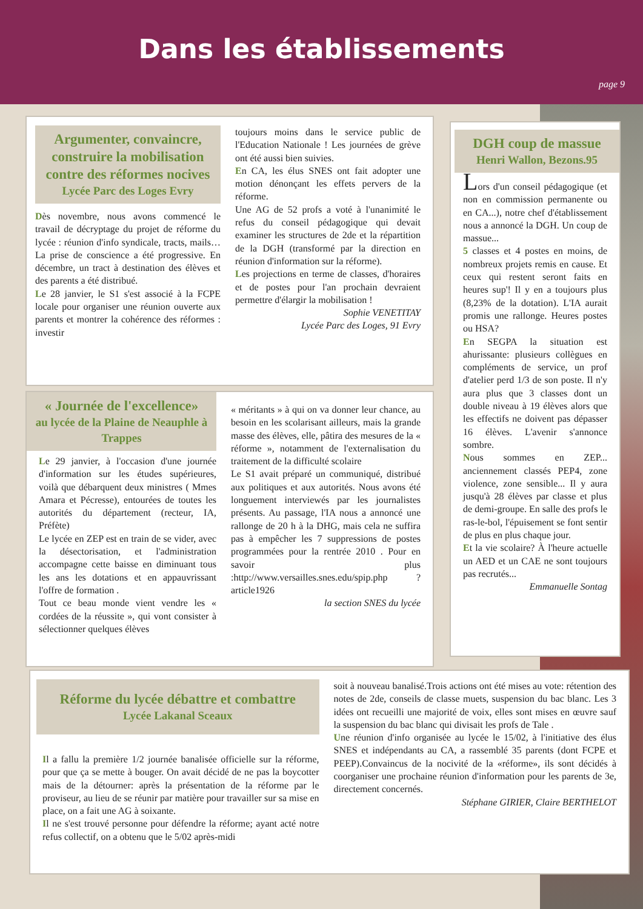Dans les établissements
page 9
Argumenter, convaincre, construire la mobilisation contre des réformes nocives
Lycée Parc des Loges Evry
Dès novembre, nous avons commencé le travail de décryptage du projet de réforme du lycée : réunion d'info syndicale, tracts, mails… La prise de conscience a été progressive. En décembre, un tract à destination des élèves et des parents a été distribué.
Le 28 janvier, le S1 s'est associé à la FCPE locale pour organiser une réunion ouverte aux parents et montrer la cohérence des réformes : investir
toujours moins dans le service public de l'Education Nationale ! Les journées de grève ont été aussi bien suivies.
En CA, les élus SNES ont fait adopter une motion dénonçant les effets pervers de la réforme.
Une AG de 52 profs a voté à l'unanimité le refus du conseil pédagogique qui devait examiner les structures de 2de et la répartition de la DGH (transformé par la direction en réunion d'information sur la réforme).
Les projections en terme de classes, d'horaires et de postes pour l'an prochain devraient permettre d'élargir la mobilisation !
Sophie VENETITAY
Lycée Parc des Loges, 91 Evry
DGH coup de massue
Henri Wallon, Bezons.95
Lors d'un conseil pédagogique (et non en commission permanente ou en CA...), notre chef d'établissement nous a annoncé la DGH. Un coup de massue...
5 classes et 4 postes en moins, de nombreux projets remis en cause. Et ceux qui restent seront faits en heures sup'! Il y en a toujours plus (8,23% de la dotation). L'IA aurait promis une rallonge. Heures postes ou HSA?
En SEGPA la situation est ahurissante: plusieurs collègues en compléments de service, un prof d'atelier perd 1/3 de son poste. Il n'y aura plus que 3 classes dont un double niveau à 19 élèves alors que les effectifs ne doivent pas dépasser 16 élèves. L'avenir s'annonce sombre.
Nous sommes en ZEP... anciennement classés PEP4, zone violence, zone sensible... Il y aura jusqu'à 28 élèves par classe et plus de demi-groupe. En salle des profs le ras-le-bol, l'épuisement se font sentir de plus en plus chaque jour.
Et la vie scolaire? À l'heure actuelle un AED et un CAE ne sont toujours pas recrutés...
Emmanuelle Sontag
« Journée de l'excellence»
au lycée de la Plaine de Neauphle à Trappes
Le 29 janvier, à l'occasion d'une journée d'information sur les études supérieures, voilà que débarquent deux ministres ( Mmes Amara et Pécresse), entourées de toutes les autorités du département (recteur, IA, Préfète)
Le lycée en ZEP est en train de se vider, avec la désectorisation, et l'administration accompagne cette baisse en diminuant tous les ans les dotations et en appauvrissant l'offre de formation .
Tout ce beau monde vient vendre les « cordées de la réussite », qui vont consister à sélectionner quelques élèves
« méritants » à qui on va donner leur chance, au besoin en les scolarisant ailleurs, mais la grande masse des élèves, elle, pâtira des mesures de la « réforme », notamment de l'externalisation du traitement de la difficulté scolaire
Le S1 avait préparé un communiqué, distribué aux politiques et aux autorités. Nous avons été longuement interviewés par les journalistes présents. Au passage, l'IA nous a annoncé une rallonge de 20 h à la DHG, mais cela ne suffira pas à empêcher les 7 suppressions de postes programmées pour la rentrée 2010 . Pour en savoir plus :http://www.versailles.snes.edu/spip.php ?article1926
la section SNES du lycée
Réforme du lycée débattre et combattre
Lycée Lakanal Sceaux
Il a fallu la première 1/2 journée banalisée officielle sur la réforme, pour que ça se mette à bouger. On avait décidé de ne pas la boycotter mais de la détourner: après la présentation de la réforme par le proviseur, au lieu de se réunir par matière pour travailler sur sa mise en place, on a fait une AG à soixante.
Il ne s'est trouvé personne pour défendre la réforme; ayant acté notre refus collectif, on a obtenu que le 5/02 après-midi
soit à nouveau banalisé.Trois actions ont été mises au vote: rétention des notes de 2de, conseils de classe muets, suspension du bac blanc. Les 3 idées ont recueilli une majorité de voix, elles sont mises en œuvre sauf la suspension du bac blanc qui divisait les profs de Tale .
Une réunion d'info organisée au lycée le 15/02, à l'initiative des élus SNES et indépendants au CA, a rassemblé 35 parents (dont FCPE et PEEP).Convaincus de la nocivité de la «réforme», ils sont décidés à coorganiser une prochaine réunion d'information pour les parents de 3e, directement concernés.
Stéphane GIRIER, Claire BERTHELOT